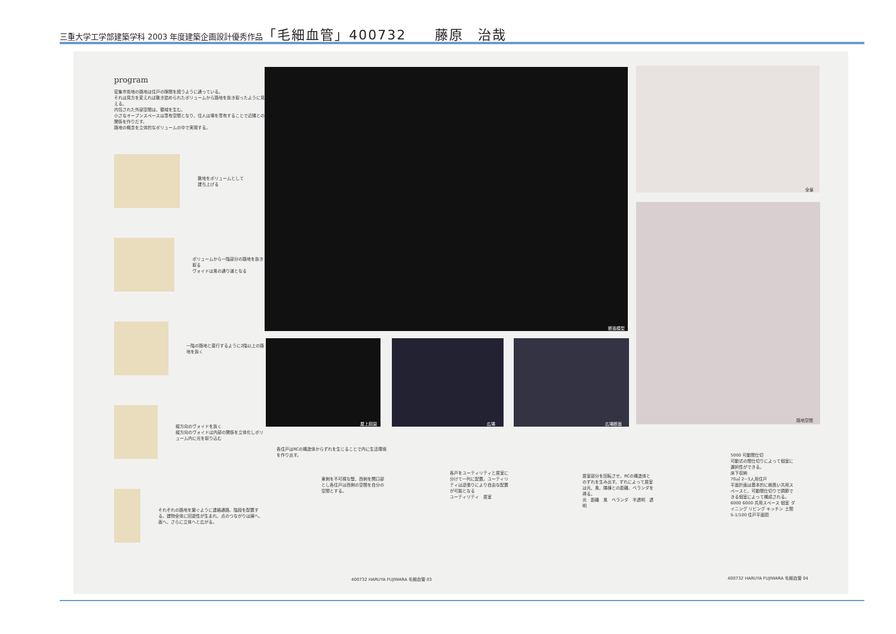三重大学工学部建築学科 2003 年度建築企画設計優秀作品「毛細血管」400732　　藤原　治哉
program
密集市街地の路地は住戸の隙間を縫うように通っている。
それは見方を変えれば敷き詰められたボリュームから路地を抜き取ったように見える。
内包された外部空間は、領域を生む。
小さなオープンスペースは専有空間となり、住人は場を専有することで近隣との関係を作りだす。
路地の概念を立体的なボリュームの中で実現する。
敷地をボリュームとして
建ち上げる
ボリュームから一階部分の路地を抜き取る
ヴォイドは風の通り道となる
一階の路地と直行するように2階以上の路地を抜く
縦方向のヴォイドを抜く
縦方向のヴォイドは内部の関係を立体化しボリューム内に光を取り込む
それぞれの路地を繋ぐように連絡通路、階段を配置する。建物全体に回遊性が生まれ、点のつながりは線へ、面へ、さらに立体へと広がる。
断面模型
全景
路地空間
屋上庭園 広場 広場断面
各住戸はRCの構造体からずれを生じることで内に生活環境を作り出す。
東側を不可視な壁、西側を開口部とし各住戸は西側の空間を自分の空間とする。
各戸をユーティリティと居室に分けて一列に配置。ユーティリティは逆張りにより自由な配置が可能となる
ユーティリティ　居室
居室部分を回転させ、RCの構造体とのずれを生み出す。ずれによって居室は光、風、隣棟との距離、ベランダを得る。
光　距離　風　ベランダ　半透明　透明
5000 可動間仕切
可動式の間仕切りによって個室に選択性ができる。
床下収納
70㎡ 2~3人用住戸
平面計画は基本的に細長い共用スペースと、可動間仕切りで調節できる個室によって構成される。
6000 6000 共用スペース 個室 ダイニング リビング キッチン 土間
S-1/100 住戸平面図
400732 HARUYA FUJIWARA 毛細血管 03
400732 HARUYA FUJIWARA 毛細血管 04